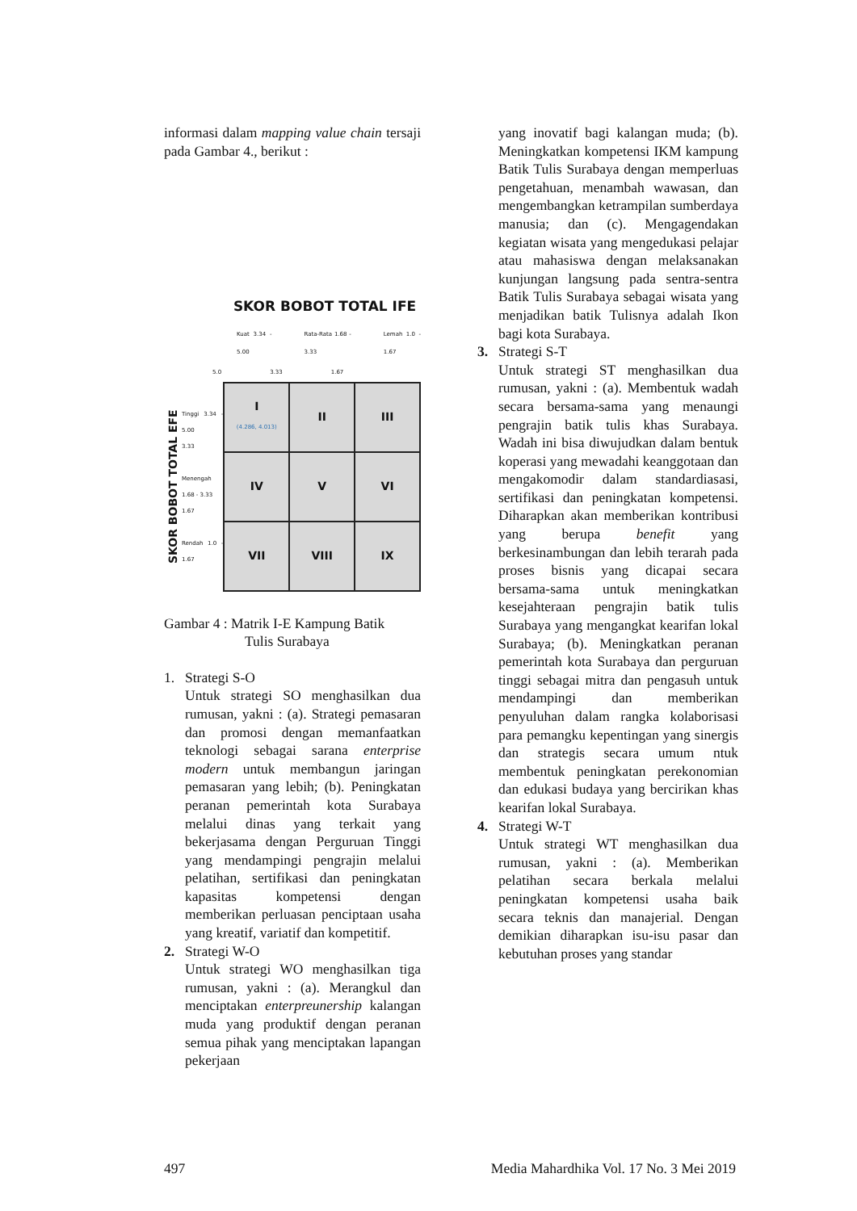informasi dalam mapping value chain tersaji pada Gambar 4., berikut :
SKOR BOBOT TOTAL IFE
Kuat 3.34 - 5.00 Rata-Rata 1.68 - 3.33 Lemah 1.0 - 1.67
5.0 3.33 1.67
SKOR BOBOT TOTAL EFE
Tinggi 3.34 - 5.00
3.33
Menengah 1.68 - 3.33
1.67
Rendah 1.0 - 1.67
| I (4.286, 4.013) | II | III |
| IV | V | VI |
| VII | VIII | IX |
Gambar 4 : Matrik I-E Kampung Batik
Tulis Surabaya
1. Strategi S-O
Untuk strategi SO menghasilkan dua rumusan, yakni : (a). Strategi pemasaran dan promosi dengan memanfaatkan teknologi sebagai sarana enterprise modern untuk membangun jaringan pemasaran yang lebih; (b). Peningkatan peranan pemerintah kota Surabaya melalui dinas yang terkait yang bekerjasama dengan Perguruan Tinggi yang mendampingi pengrajin melalui pelatihan, sertifikasi dan peningkatan kapasitas kompetensi dengan memberikan perluasan penciptaan usaha yang kreatif, variatif dan kompetitif.
2. Strategi W-O
Untuk strategi WO menghasilkan tiga rumusan, yakni : (a). Merangkul dan menciptakan enterpreunership kalangan muda yang produktif dengan peranan semua pihak yang menciptakan lapangan pekerjaan
yang inovatif bagi kalangan muda; (b). Meningkatkan kompetensi IKM kampung Batik Tulis Surabaya dengan memperluas pengetahuan, menambah wawasan, dan mengembangkan ketrampilan sumberdaya manusia; dan (c). Mengagendakan kegiatan wisata yang mengedukasi pelajar atau mahasiswa dengan melaksanakan kunjungan langsung pada sentra-sentra Batik Tulis Surabaya sebagai wisata yang menjadikan batik Tulisnya adalah Ikon bagi kota Surabaya.
3. Strategi S-T
Untuk strategi ST menghasilkan dua rumusan, yakni : (a). Membentuk wadah secara bersama-sama yang menaungi pengrajin batik tulis khas Surabaya. Wadah ini bisa diwujudkan dalam bentuk koperasi yang mewadahi keanggotaan dan mengakomodir dalam standardiasasi, sertifikasi dan peningkatan kompetensi. Diharapkan akan memberikan kontribusi yang berupa benefit yang berkesinambungan dan lebih terarah pada proses bisnis yang dicapai secara bersama-sama untuk meningkatkan kesejahteraan pengrajin batik tulis Surabaya yang mengangkat kearifan lokal Surabaya; (b). Meningkatkan peranan pemerintah kota Surabaya dan perguruan tinggi sebagai mitra dan pengasuh untuk mendampingi dan memberikan penyuluhan dalam rangka kolaborisasi para pemangku kepentingan yang sinergis dan strategis secara umum ntuk membentuk peningkatan perekonomian dan edukasi budaya yang bercirikan khas kearifan lokal Surabaya.
4. Strategi W-T
Untuk strategi WT menghasilkan dua rumusan, yakni : (a). Memberikan pelatihan secara berkala melalui peningkatan kompetensi usaha baik secara teknis dan manajerial. Dengan demikian diharapkan isu-isu pasar dan kebutuhan proses yang standar
497 Media Mahardhika Vol. 17 No. 3 Mei 2019